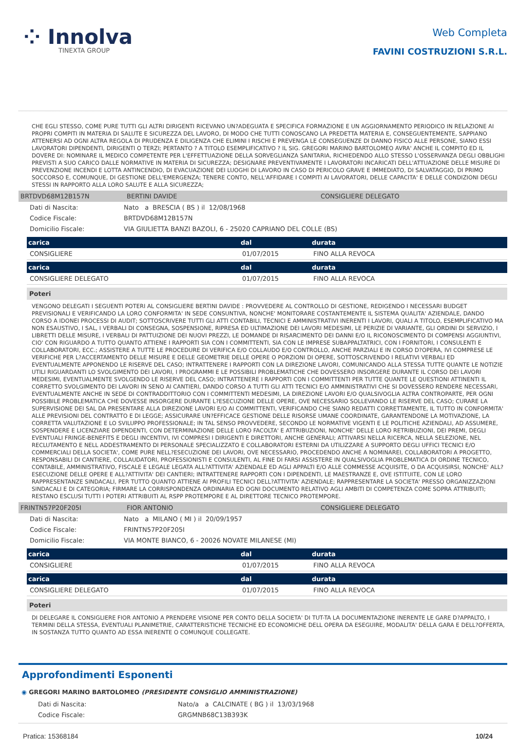⁘ Innolva
TINEXTA GROUP
Web Completa
FAVINI COSTRUZIONI S.R.L.
CHE EGLI STESSO, COME PURE TUTTI GLI ALTRI DIRIGENTI RICEVANO UN?ADEGUATA E SPECIFICA FORMAZIONE E UN AGGIORNAMENTO PERIODICO IN RELAZIONE AI PROPRI COMPITI IN MATERIA DI SALUTE E SICUREZZA DEL LAVORO, DI MODO CHE TUTTI CONOSCANO LA PREDETTA MATERIA E, CONSEGUENTEMENTE, SAPPIANO ATTENERSI AD OGNI ALTRA REGOLA DI PRUDENZA E DILIGENZA CHE ELIMINI I RISCHI E PREVENGA LE CONSEGUENZE DI DANNO FISICO ALLE PERSONE, SIANO ESSI LAVORATORI DIPENDENTI, DIRIGENTI O TERZI; PERTANTO ? A TITOLO ESEMPLIFICATIVO ? IL SIG. GREGORI MARINO BARTOLOMEO AVRA' ANCHE IL COMPITO ED IL DOVERE DI: NOMINARE IL MEDICO COMPETENTE PER L'EFFETTUAZIONE DELLA SORVEGLIANZA SANITARIA, RICHIEDENDO ALLO STESSO L'OSSERVANZA DEGLI OBBLIGHI PREVISTI A SUO CARICO DALLE NORMATIVE IN MATERIA DI SICUREZZA; DESIGNARE PREVENTIVAMENTE I LAVORATORI INCARICATI DELL'ATTUAZIONE DELLE MISURE DI PREVENZIONE INCENDI E LOTTA ANTINCENDIO, DI EVACUAZIONE DEI LUOGHI DI LAVORO IN CASO DI PERICOLO GRAVE E IMMEDIATO, DI SALVATAGGIO, DI PRIMO SOCCORSO E, COMUNQUE, DI GESTIONE DELL'EMERGENZA; TENERE CONTO, NELL'AFFIDARE I COMPITI AI LAVORATORI, DELLE CAPACITA' E DELLE CONDIZIONI DEGLI STESSI IN RAPPORTO ALLA LORO SALUTE E ALLA SICUREZZA;
| BRTDVD68M12B157N | BERTINI DAVIDE | CONSIGLIERE DELEGATO |
| Dati di Nascita: | Nato a BRESCIA ( BS ) il 12/08/1968 |
| Codice Fiscale: | BRTDVD68M12B157N |
| Domicilio Fiscale: | VIA GIULIETTA BANZI BAZOLI, 6 - 25020 CAPRIANO DEL COLLE (BS) |
| carica | dal | durata |
| CONSIGLIERE | 01/07/2015 | FINO ALLA REVOCA |
| carica | dal | durata |
| CONSIGLIERE DELEGATO | 01/07/2015 | FINO ALLA REVOCA |
Poteri
VENGONO DELEGATI I SEGUENTI POTERI AL CONSIGLIERE BERTINI DAVIDE : PROVVEDERE AL CONTROLLO DI GESTIONE, REDIGENDO I NECESSARI BUDGET PREVISIONALI E VERIFICANDO LA LORO CONFORMITA' IN SEDE CONSUNTIVA, NONCHE' MONITORARE COSTANTEMENTE IL SISTEMA QUALITA' AZIENDALE, DANDO CORSO A IDONEI PROCESSI DI AUDIT; SOTTOSCRIVERE TUTTI GLI ATTI CONTABILI, TECNICI E AMMINISTRATIVI INERENTI I LAVORI, QUALI A TITOLO, ESEMPLIFICATIVO MA NON ESAUSTIVO, I SAL, I VERBALI DI CONSEGNA, SOSPENSIONE, RIPRESA ED ULTIMAZIONE DEI LAVORI MEDESIMI, LE PERIZIE DI VARIANTE, GLI ORDINI DI SERVIZIO, I LIBRETTI DELLE MISURE, I VERBALI DI PATTUIZIONE DEI NUOVI PREZZI, LE DOMANDE DI RISARCIMENTO DEI DANNI E/O IL RICONOSCIMENTO DI COMPENSI AGGIUNTIVI, CIO' CON RIGUARDO A TUTTO QUANTO ATTIENE I RAPPORTI SIA CON I COMMITTENTI, SIA CON LE IMPRESE SUBAPPALTATRICI, CON I FORNITORI, I CONSULENTI E COLLABORATORI, ECC.; ASSISTERE A TUTTE LE PROCEDURE DI VERIFICA E/O COLLAUDO E/O CONTROLLO, ANCHE PARZIALI E IN CORSO D?OPERA, IVI COMPRESE LE VERIFICHE PER L?ACCERTAMENTO DELLE MISURE E DELLE GEOMETRIE DELLE OPERE O PORZIONI DI OPERE, SOTTOSCRIVENDO I RELATIVI VERBALI ED EVENTUALMENTE APPONENDO LE RISERVE DEL CASO; INTRATTENERE I RAPPORTI CON LA DIREZIONE LAVORI, COMUNICANDO ALLA STESSA TUTTE QUANTE LE NOTIZIE UTILI RIGUARDANTI LO SVOLGIMENTO DEI LAVORI, I PROGRAMMI E LE POSSIBILI PROBLEMATICHE CHE DOVESSERO INSORGERE DURANTE IL CORSO DEI LAVORI MEDESIMI, EVENTUALMENTE SVOLGENDO LE RISERVE DEL CASO; INTRATTENERE I RAPPORTI CON I COMMITTENTI PER TUTTE QUANTE LE QUESTIONI ATTINENTI IL CORRETTO SVOLGIMENTO DEI LAVORI IN SENO AI CANTIERI, DANDO CORSO A TUTTI GLI ATTI TECNICI E/O AMMINISTRATIVI CHE SI DOVESSERO RENDERE NECESSARI, EVENTUALMENTE ANCHE IN SEDE DI CONTRADDITTORIO CON I COMMITTENTI MEDESIMI, LA DIREZIONE LAVORI E/O QUALSIVOGLIA ALTRA CONTROPARTE, PER OGNI POSSIBILE PROBLEMATICA CHE DOVESSE INSORGERE DURANTE L?ESECUZIONE DELLE OPERE, OVE NECESSARIO SOLLEVANDO LE RISERVE DEL CASO; CURARE LA SUPERVISIONE DEI SAL DA PRESENTARE ALLA DIREZIONE LAVORI E/O AI COMMITTENTI, VERIFICANDO CHE SIANO REDATTI CORRETTAMENTE, IL TUTTO IN CONFORMITA' ALLE PREVISIONI DEL CONTRATTO E DI LEGGE; ASSICURARE UN?EFFICACE GESTIONE DELLE RISORSE UMANE COORDINATE, GARANTENDONE LA MOTIVAZIONE, LA CORRETTA VALUTAZIONE E LO SVILUPPO PROFESSIONALE; IN TAL SENSO PROVVEDERE, SECONDO LE NORMATIVE VIGENTI E LE POLITICHE AZIENDALI, AD ASSUMERE, SOSPENDERE E LICENZIARE DIPENDENTI, CON DETERMINAZIONE DELLE LORO FACOLTA' E ATTRIBUZIONI, NONCHE' DELLE LORO RETRIBUZIONI, DEI PREMI, DEGLI EVENTUALI FRINGE-BENEFITS E DEGLI INCENTIVI, IVI COMPRESI I DIRIGENTI E DIRETTORI, ANCHE GENERALI; ATTIVARSI NELLA RICERCA, NELLA SELEZIONE, NEL RECLUTAMENTO E NELL ADDESTRAMENTO DI PERSONALE SPECIALIZZATO E COLLABORATORI ESTERNI DA UTILIZZARE A SUPPORTO DEGLI UFFICI TECNICI E/O COMMERCIALI DELLA SOCIETA', COME PURE NELL?ESECUZIONE DEI LAVORI, OVE NECESSARIO, PROCEDENDO ANCHE A NOMINAREI, COLLABORATORI A PROGETTO, RESPONSABILI DI CANTIERE, COLLAUDATORI, PROFESSIONISTI E CONSULENTI, AL FINE DI FARSI ASSISTERE IN QUALSIVOGLIA PROBLEMATICA DI ORDINE TECNICO, CONTABILE, AMMINISTRATIVO, FISCALE E LEGALE LEGATA ALL?ATTIVITA' AZIENDALE ED AGLI APPALTI E/O ALLE COMMESSE ACQUISITE, O DA ACQUISIRSI, NONCHE' ALL?ESECUZIONE DELLE OPERE E ALL?ATTIVITA' DEI CANTIERI; INTRATTENERE RAPPORTI CON I DIPENDENTI, LE MAESTRANZE E, OVE ISTITUITE, CON LE LORO RAPPRESENTANZE SINDACALI, PER TUTTO QUANTO ATTIENE AI PROFILI TECNICI DELL?ATTIVITA' AZIENDALE; RAPPRESENTARE LA SOCIETA' PRESSO ORGANIZZAZIONI SINDACALI E DI CATEGORIA; FIRMARE LA CORRISPONDENZA ORDINARIA ED OGNI DOCUMENTO RELATIVO AGLI AMBITI DI COMPETENZA COME SOPRA ATTRIBUITI; RESTANO ESCLUSI TUTTI I POTERI ATTRIBUITI AL RSPP PROTEMPORE E AL DIRETTORE TECNICO PROTEMPORE.
| FRINTN57P20F205I | FIOR ANTONIO | CONSIGLIERE DELEGATO |
| Dati di Nascita: | Nato a MILANO ( MI ) il 20/09/1957 |
| Codice Fiscale: | FRINTN57P20F205I |
| Domicilio Fiscale: | VIA MONTE BIANCO, 6 - 20026 NOVATE MILANESE (MI) |
| carica | dal | durata |
| CONSIGLIERE | 01/07/2015 | FINO ALLA REVOCA |
| carica | dal | durata |
| CONSIGLIERE DELEGATO | 01/07/2015 | FINO ALLA REVOCA |
Poteri
DI DELEGARE IL CONSIGLIERE FIOR ANTONIO A PRENDERE VISIONE PER CONTO DELLA SOCIETA' DI TUT-TA LA DOCUMENTAZIONE INERENTE LE GARE D?APPALTO, I TERMINI DELLA STESSA, EVENTUALI PLANIMETRIE, CARATTERISTICHE TECNICHE ED ECONOMICHE DELL OPERA DA ESEGUIRE, MODALITA' DELLA GARA E DELL?OFFERTA, IN SOSTANZA TUTTO QUANTO AD ESSA INERENTE O COMUNQUE COLLEGATE.
Approfondimenti Esponenti
◉ GREGORI MARINO BARTOLOMEO (PRESIDENTE CONSIGLIO AMMINISTRAZIONE)
| Dati di Nascita: | Nato/a a CALCINATE ( BG ) il 13/03/1968 |
| Codice Fiscale: | GRGMNB68C13B393K |
Pratica: 15368184 10/24